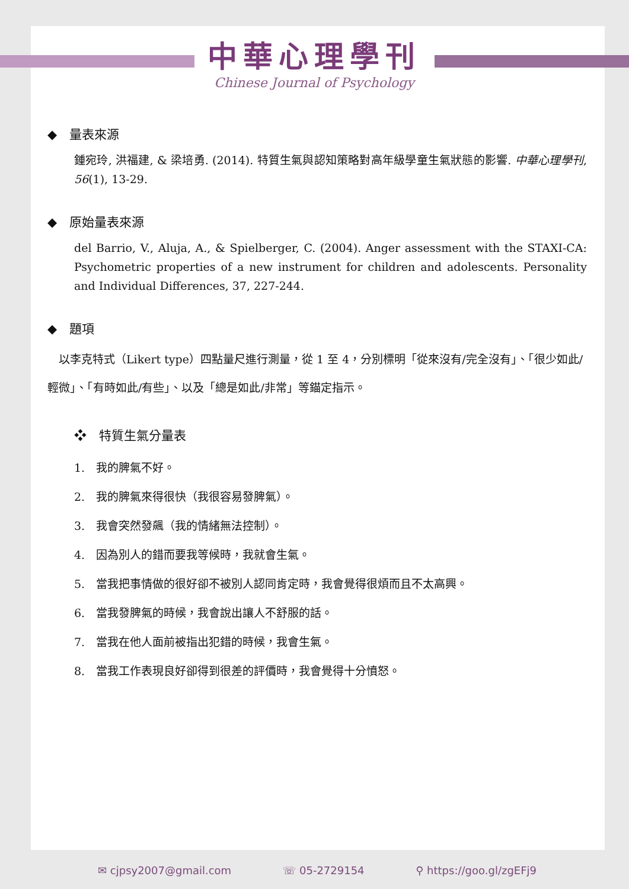中華心理學刊
Chinese Journal of Psychology
◆　量表來源
鍾宛玲, 洪福建, & 梁培勇. (2014). 特質生氣與認知策略對高年級學童生氣狀態的影響. 中華心理學刊, 56(1), 13-29.
◆　原始量表來源
del Barrio, V., Aluja, A., & Spielberger, C. (2004). Anger assessment with the STAXI-CA: Psychometric properties of a new instrument for children and adolescents. Personality and Individual Differences, 37, 227-244.
◆　題項
　以李克特式（Likert type）四點量尺進行測量，從 1 至 4，分別標明「從來沒有/完全沒有」、「很少如此/輕微」、「有時如此/有些」、以及「總是如此/非常」等錨定指示。
❖　特質生氣分量表
1.　我的脾氣不好。
2.　我的脾氣來得很快（我很容易發脾氣）。
3.　我會突然發飆（我的情緒無法控制）。
4.　因為別人的錯而要我等候時，我就會生氣。
5.　當我把事情做的很好卻不被別人認同肯定時，我會覺得很煩而且不太高興。
6.　當我發脾氣的時候，我會說出讓人不舒服的話。
7.　當我在他人面前被指出犯錯的時候，我會生氣。
8.　當我工作表現良好卻得到很差的評價時，我會覺得十分憤怒。
✉ cjpsy2007@gmail.com ☏ 05-2729154 ⚲ https://goo.gl/zgEFj9